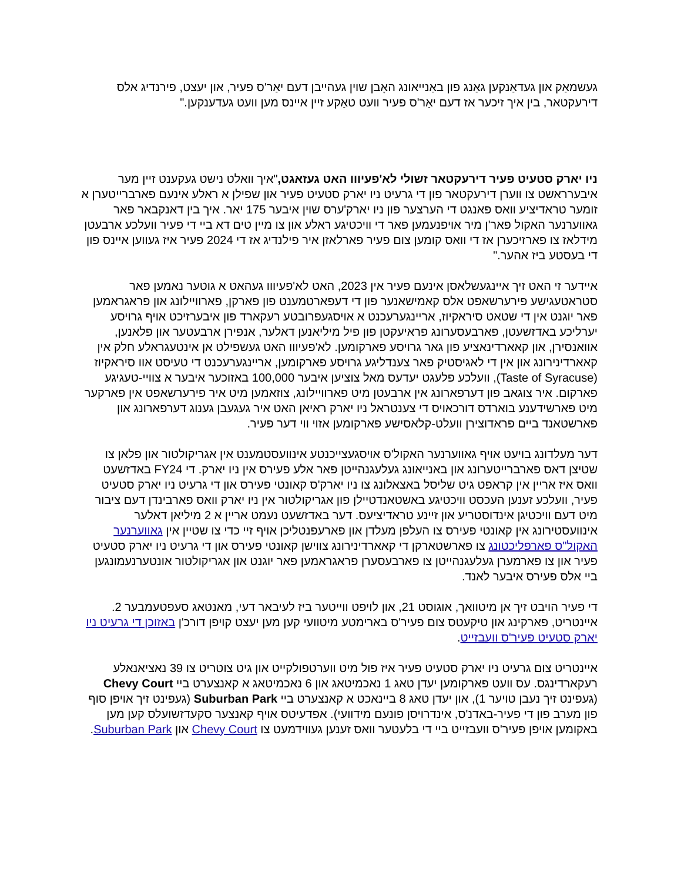געשמאַק און געדאַנקען גאַנג פון באַנייאונג האָבן שוין געהייבן דעם יאַר'ס פעיר, און יעצט, פירנדיג אלס דירעקטאר, בין איך זיכער אז דעם יאַר'ס פעיר וועט טאַקע זיין איינס מען וועט געדענקען."
ניו יארק סטעיט פעיר דירעקטאר זשולי לא'פעיווו האט געזאגט,"איך וואלט נישט געקענט זיין מער איבערראשט צו ווערן דירעקטאר פון די גרעיט ניו יארק סטעיט פעיר און שפילן א ראלע אינעם פארברייטערן א זומער טראדיציע וואס פאנגט די הערצער פון ניו יארק'ערס שוין איבער 175 יאר. איך בין דאנקבאר פאר גאווערנער האקול פאר'ן מיר אויפנעמען פאר די וויכטיגע ראלע און צו מיין טים דא ביי די פעיר וועלכע ארבעטן מידלאז צו פארזיכערן אז די וואס קומען צום פעיר פארלאזן איר פילנדיג אז די 2024 פעיר איז געווען איינס פון די בעסטע ביז אהער."
איידער זי האט זיך איינגעשלאסן אינעם פעיר אין 2023, האט לא'פעיווו געהאט א גוטער נאמען פאר סטראטעגישע פירערשאפט אלס קאמישאנער פון די דעפארטמענט פון פארקן, פארוויילונג און פראגראמען פאר יוגנט אין די שטאט סיראקיוז, אריינגערעכנט א אויסגעפרובטע רעקארד פון איבערזיכט אויף גרויסע יערליכע באדזשעטן, פארבעסערונג פראיעקטן פון פיל מיליאנען דאלער, אנפירן ארבעטער און פלאנען, אוואנסירן, און קאארדינאציע פון גאר גרויסע פארקומען. לא'פעיווו האט געשפילט אן אינטעגראלע חלק אין קאארדינירונג און אין די לאגיסטיק פאר צענדליגע גרויסע פארקומען, אריינגערעכנט די טעיסט אוו סיראקיוז (Taste of Syracuse), וועלכע פלעגט יעדעס מאל צוציען איבער 100,000 באזוכער איבער א צוויי-טעגיגע פארקום. איר צוגאב פון דערפארונג אין ארבעטן מיט פארוויילונג, צוזאמען מיט איר פירערשאפט אין פארקער מיט פארשידענע בוארדס דורכאויס די צענטראל ניו יארק ראיאן האט איר געגעבן גענוג דערפארונג און פארשטאנד ביים פראדוצירן וועלט-קלאסישע פארקומען אזוי ווי דער פעיר.
דער מעלדונג בויעט אויף גאווערנער האקול'ס אויסגעצייכנטע אינוועסטמענט אין אגריקולטור און פלאן צו שטיצן דאס פארברייטערונג און באנייאונג געלעגנהייטן פאר אלע פעירס אין ניו יארק. די FY24 באדזשעט וואס איז אריין אין קראפט גיט שליסל באצאלונג צו ניו יארק'ס קאונטי פעירס און די גרעיט ניו יארק סטעיט פעיר, וועלכע זענען העכסט וויכטיגע באשטאנדטיילן פון אגריקולטור אין ניו יארק וואס פארבינדן דעם ציבור מיט דעם וויכטיגן אינדוסטריע און זיינע טראדיציעס. דער באדזשעט נעמט אריין א 2 מיליאן דאלער אינוועסטירונג אין קאונטי פעירס צו העלפן מעלדן און פארעפנטליכן אויף זיי כדי צו שטיין אין גאווערנער האקול"ס פארפליכטונג צו פארשטארקן די קאארדינירונג צווישן קאונטי פעירס און די גרעיט ניו יארק סטעיט פעיר און צו פארמערן געלעגנהייטן צו פארבעסערן פראגראמען פאר יוגנט און אגריקולטור אונטערנעמונגען ביי אלס פעירס איבער לאנד.
די פעיר הויבט זיך אן מיטוואך, אוגוסט 21, און לויפט ווייטער ביז לעיבאר דעי, מאנטאג סעפטעמבער 2. איינטריט, פארקינג און טיקעטס צום פעיר'ס בארימטע מיטוועי קען מען יעצט קויפן דורכ'ן באזוכן די גרעיט ניו יארק סטעיט פעיר'ס וועבזייט.
איינטריט צום גרעיט ניו יארק סטעיט פעיר איז פול מיט ווערטפולקייט און גיט צוטריט צו 39 נאציאנאלע רעקארדינגס. עס וועט פארקומען יעדן טאג 1 נאכמיטאג און 6 נאכמיטאג א קאנצערט ביי Chevy Court (געפינט זיך נעבן טויער 1), און יעדן טאג 8 ביינאכט א קאנצערט ביי Suburban Park (געפינט זיך אויפן סוף פון מערב פון די פעיר-באדנ'ס, אינדרויסן פונעם מידוועי). אפדעיטס אויף קאנצער סקעדזשועלס קען מען באקומען אויפן פעיר'ס וועבזייט ביי די בלעטער וואס זענען געווידמעט צו Chevy Court און Suburban Park.